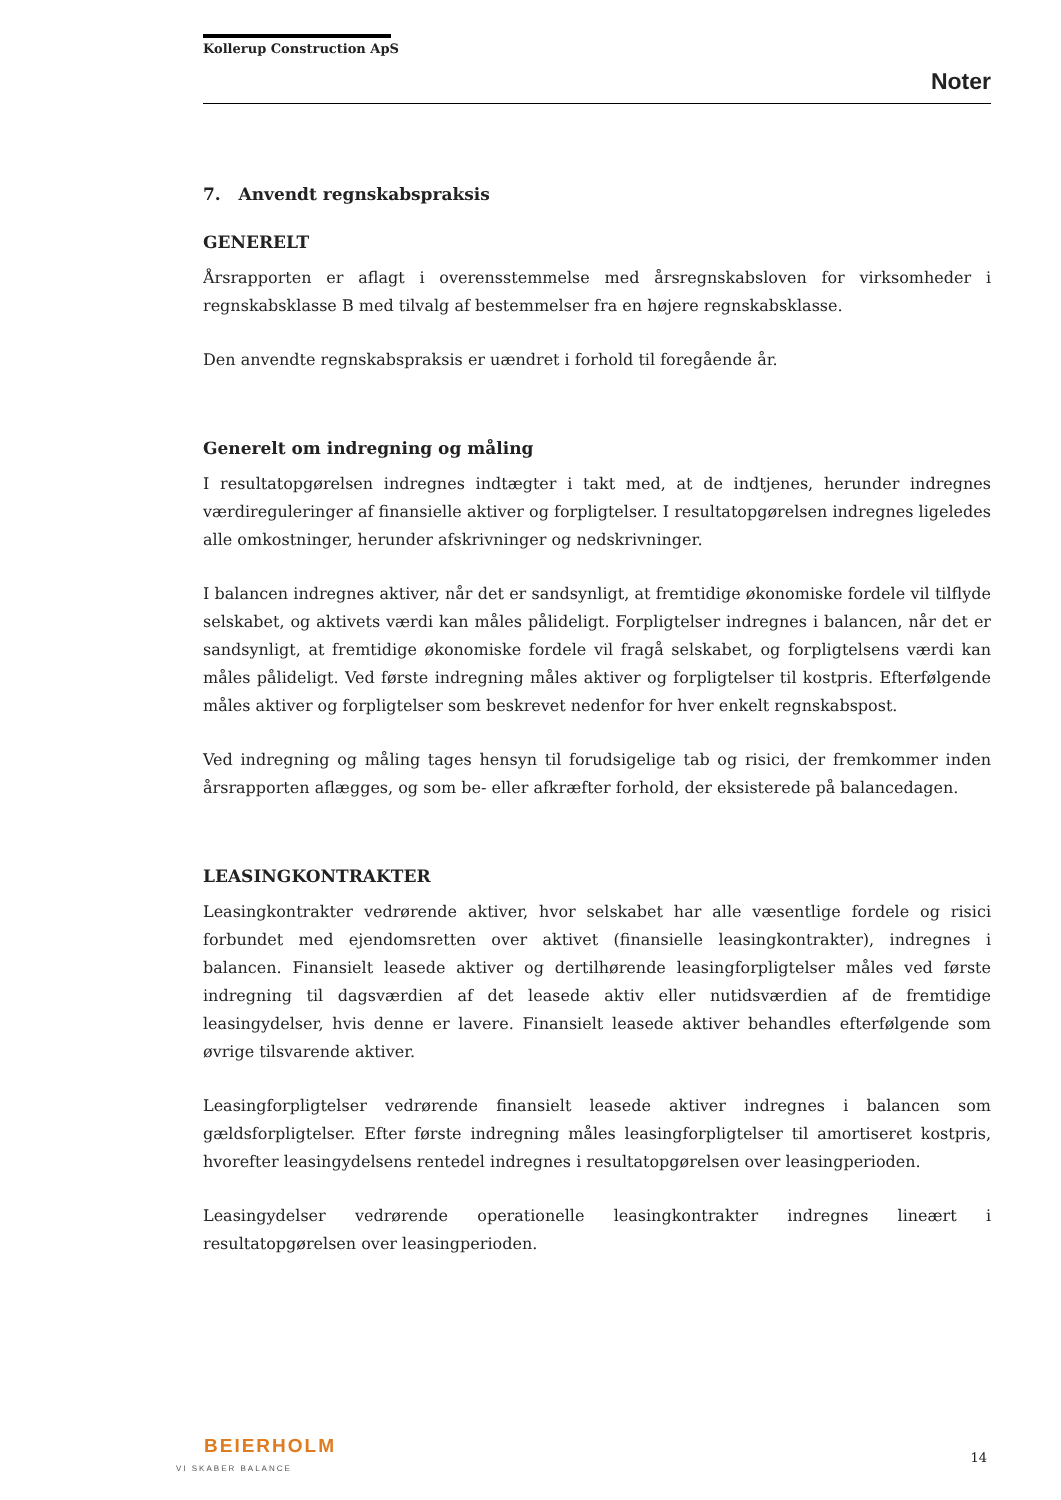Kollerup Construction ApS
Noter
7. Anvendt regnskabspraksis
GENERELT
Årsrapporten er aflagt i overensstemmelse med årsregnskabsloven for virksomheder i regnskabsklasse B med tilvalg af bestemmelser fra en højere regnskabsklasse.
Den anvendte regnskabspraksis er uændret i forhold til foregående år.
Generelt om indregning og måling
I resultatopgørelsen indregnes indtægter i takt med, at de indtjenes, herunder indregnes værdireguleringer af finansielle aktiver og forpligtelser. I resultatopgørelsen indregnes ligeledes alle omkostninger, herunder afskrivninger og nedskrivninger.
I balancen indregnes aktiver, når det er sandsynligt, at fremtidige økonomiske fordele vil tilflyde selskabet, og aktivets værdi kan måles pålideligt. Forpligtelser indregnes i balancen, når det er sandsynligt, at fremtidige økonomiske fordele vil fragå selskabet, og forpligtelsens værdi kan måles pålideligt. Ved første indregning måles aktiver og forpligtelser til kostpris. Efterfølgende måles aktiver og forpligtelser som beskrevet nedenfor for hver enkelt regnskabspost.
Ved indregning og måling tages hensyn til forudsigelige tab og risici, der fremkommer inden årsrapporten aflægges, og som be- eller afkræfter forhold, der eksisterede på balancedagen.
LEASINGKONTRAKTER
Leasingkontrakter vedrørende aktiver, hvor selskabet har alle væsentlige fordele og risici forbundet med ejendomsretten over aktivet (finansielle leasingkontrakter), indregnes i balancen. Finansielt leasede aktiver og dertilhørende leasingforpligtelser måles ved første indregning til dagsværdien af det leasede aktiv eller nutidsværdien af de fremtidige leasingydelser, hvis denne er lavere. Finansielt leasede aktiver behandles efterfølgende som øvrige tilsvarende aktiver.
Leasingforpligtelser vedrørende finansielt leasede aktiver indregnes i balancen som gældsforpligtelser. Efter første indregning måles leasingforpligtelser til amortiseret kostpris, hvorefter leasingydelsens rentedel indregnes i resultatopgørelsen over leasingperioden.
Leasingydelser vedrørende operationelle leasingkontrakter indregnes lineært i resultatopgørelsen over leasingperioden.
BEIERHOLM
VI SKABER BALANCE
14